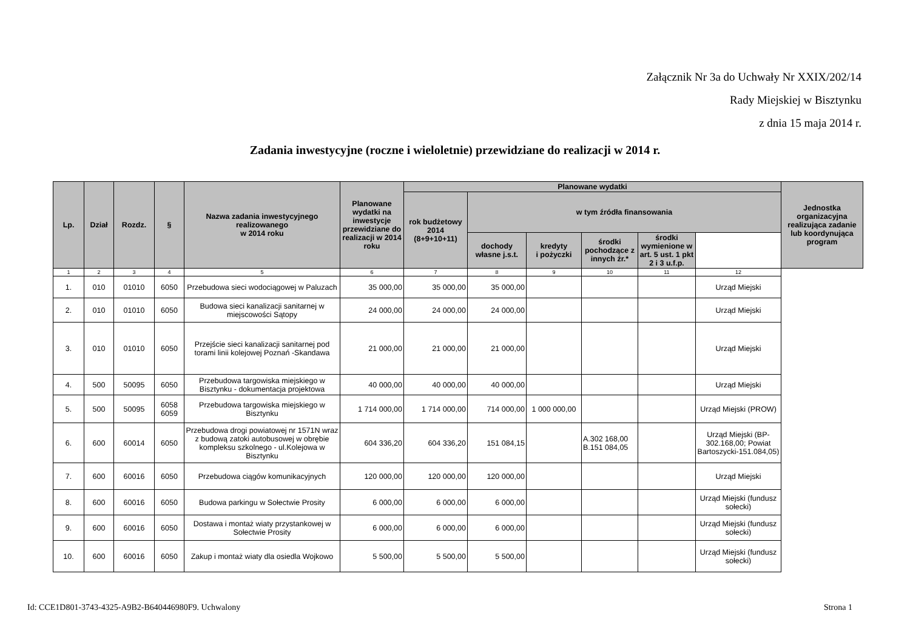Załącznik Nr 3a do Uchwały Nr XXIX/202/14
Rady Miejskiej w Bisztynku
z dnia 15 maja 2014 r.
Zadania inwestycyjne (roczne i wieloletnie) przewidziane do realizacji w 2014 r.
| Lp. | Dział | Rozdz. | § | Nazwa zadania inwestycyjnego realizowanego w 2014 roku | Planowane wydatki na inwestycje przewidziane do realizacji w 2014 roku | Planowane wydatki | | | | | | Jednostka organizacyjna realizująca zadanie lub koordynująca program |
| --- | --- | --- | --- | --- | --- | --- | --- | --- | --- | --- | --- | --- |
| | | | | | | rok budżetowy 2014 (8+9+10+11) | w tym źródła finansowania | | | | | |
| | | | | | | | dochody własne j.s.t. | kredyty i pożyczki | środki pochodzące z innych źr.* | środki wymienione w art. 5 ust. 1 pkt 2 i 3 u.f.p. | | |
| 1 | 2 | 3 | 4 | 5 | 6 | 7 | 8 | 9 | 10 | 11 | 12 | |
| 1. | 010 | 01010 | 6050 | Przebudowa sieci wodociągowej w Paluzach | 35 000,00 | 35 000,00 | 35 000,00 | | | | Urząd Miejski | |
| 2. | 010 | 01010 | 6050 | Budowa sieci kanalizacji sanitarnej w miejscowości Sątopy | 24 000,00 | 24 000,00 | 24 000,00 | | | | Urząd Miejski | |
| 3. | 010 | 01010 | 6050 | Przejście sieci kanalizacji sanitarnej pod torami linii kolejowej Poznań -Skandawa | 21 000,00 | 21 000,00 | 21 000,00 | | | | Urząd Miejski | |
| 4. | 500 | 50095 | 6050 | Przebudowa targowiska miejskiego w Bisztynku - dokumentacja projektowa | 40 000,00 | 40 000,00 | 40 000,00 | | | | Urząd Miejski | |
| 5. | 500 | 50095 | 6058 6059 | Przebudowa targowiska miejskiego w Bisztynku | 1 714 000,00 | 1 714 000,00 | 714 000,00 | 1 000 000,00 | | | Urząd Miejski (PROW) | |
| 6. | 600 | 60014 | 6050 | Przebudowa drogi powiatowej nr 1571N wraz z budową zatoki autobusowej w obrębie kompleksu szkolnego - ul.Kolejowa w Bisztynku | 604 336,20 | 604 336,20 | 151 084,15 | | A.302 168,00 B.151 084,05 | | Urząd Miejski (BP-302.168,00; Powiat Bartoszycki-151.084,05) | |
| 7. | 600 | 60016 | 6050 | Przebudowa ciągów komunikacyjnych | 120 000,00 | 120 000,00 | 120 000,00 | | | | Urząd Miejski | |
| 8. | 600 | 60016 | 6050 | Budowa parkingu w Sołectwie Prosity | 6 000,00 | 6 000,00 | 6 000,00 | | | | Urząd Miejski (fundusz sołecki) | |
| 9. | 600 | 60016 | 6050 | Dostawa i montaż wiaty przystankowej w Sołectwie Prosity | 6 000,00 | 6 000,00 | 6 000,00 | | | | Urząd Miejski (fundusz sołecki) | |
| 10. | 600 | 60016 | 6050 | Zakup i montaż wiaty dla osiedla Wojkowo | 5 500,00 | 5 500,00 | 5 500,00 | | | | Urząd Miejski (fundusz sołecki) | |
Id: CCE1D801-3743-4325-A9B2-B640446980F9. Uchwalony Strona 1